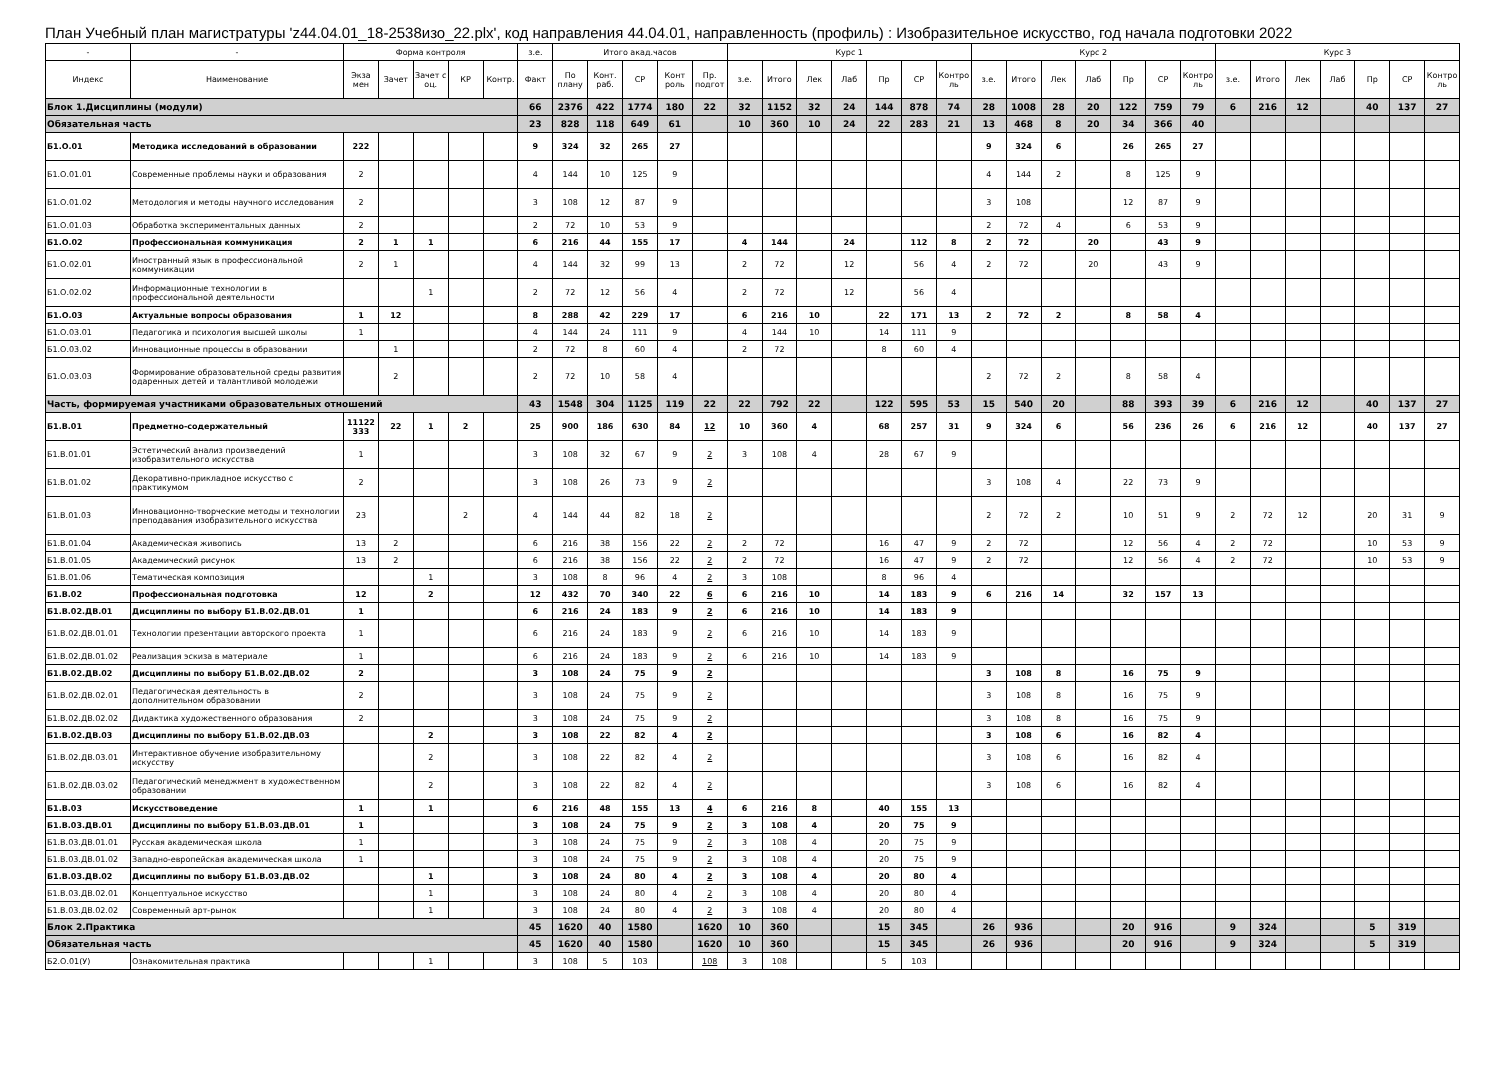План Учебный план магистратуры 'z44.04.01_18-2538изо_22.plx', код направления 44.04.01, направленность (профиль) : Изобразительное искусство, год начала подготовки 2022
| - | - | Форма контроля | | | | | з.е. | Итого акад.часов | | | | | Курс 1 | | | | | | | Курс 2 | | | | | | | Курс 3 | | | | | | |
| --- | --- | --- | --- | --- | --- | --- | --- | --- | --- | --- | --- | --- | --- | --- | --- | --- | --- | --- | --- | --- | --- | --- | --- | --- | --- | --- | --- | --- | --- | --- | --- | --- | --- |
| Индекс | Наименование | Экза мен | Зачет | Зачет с оц. | КР | Контр. | Факт | По плану | Конт. раб. | СР | Конт роль | Пр. подгот | з.е. | Итого | Лек | Лаб | Пр | СР | Контро ль | з.е. | Итого | Лек | Лаб | Пр | СР | Контро ль | з.е. | Итого | Лек | Лаб | Пр | СР | Контро ль |
| Блок 1.Дисциплины (модули) | | | | | | | 66 | 2376 | 422 | 1774 | 180 | 22 | 32 | 1152 | 32 | 24 | 144 | 878 | 74 | 28 | 1008 | 28 | 20 | 122 | 759 | 79 | 6 | 216 | 12 | | 40 | 137 | 27 |
| Обязательная часть | | | | | | | 23 | 828 | 118 | 649 | 61 | | 10 | 360 | 10 | 24 | 22 | 283 | 21 | 13 | 468 | 8 | 20 | 34 | 366 | 40 | | | | | | | |
| Б1.О.01 | Методика исследований в образовании | 222 | | | | | 9 | 324 | 32 | 265 | 27 | | | | | | | | | 9 | 324 | 6 | | 26 | 265 | 27 | | | | | | | |
| Б1.О.01.01 | Современные проблемы науки и образования | 2 | | | | | 4 | 144 | 10 | 125 | 9 | | | | | | | | | 4 | 144 | 2 | | 8 | 125 | 9 | | | | | | | |
| Б1.О.01.02 | Методология и методы научного исследования | 2 | | | | | 3 | 108 | 12 | 87 | 9 | | | | | | | | | 3 | 108 | | | 12 | 87 | 9 | | | | | | | |
| Б1.О.01.03 | Обработка экспериментальных данных | 2 | | | | | 2 | 72 | 10 | 53 | 9 | | | | | | | | | 2 | 72 | 4 | | 6 | 53 | 9 | | | | | | | |
| Б1.О.02 | Профессиональная коммуникация | 2 | 1 | 1 | | | 6 | 216 | 44 | 155 | 17 | | 4 | 144 | | 24 | | 112 | 8 | 2 | 72 | | 20 | | 43 | 9 | | | | | | | |
| Б1.О.02.01 | Иностранный язык в профессиональной коммуникации | 2 | 1 | | | | 4 | 144 | 32 | 99 | 13 | | 2 | 72 | | 12 | | 56 | 4 | 2 | 72 | | 20 | | 43 | 9 | | | | | | | |
| Б1.О.02.02 | Информационные технологии в профессиональной деятельности | | | 1 | | | 2 | 72 | 12 | 56 | 4 | | 2 | 72 | | 12 | | 56 | 4 | | | | | | | | | | | | | | |
| Б1.О.03 | Актуальные вопросы образования | 1 | 12 | | | | 8 | 288 | 42 | 229 | 17 | | 6 | 216 | 10 | | 22 | 171 | 13 | 2 | 72 | 2 | | 8 | 58 | 4 | | | | | | | |
| Б1.О.03.01 | Педагогика и психология высшей школы | 1 | | | | | 4 | 144 | 24 | 111 | 9 | | 4 | 144 | 10 | | 14 | 111 | 9 | | | | | | | | | | | | | | |
| Б1.О.03.02 | Инновационные процессы в образовании | | 1 | | | | 2 | 72 | 8 | 60 | 4 | | 2 | 72 | | | 8 | 60 | 4 | | | | | | | | | | | | | | |
| Б1.О.03.03 | Формирование образовательной среды развития одаренных детей и талантливой молодежи | | 2 | | | | 2 | 72 | 10 | 58 | 4 | | | | | | | | | 2 | 72 | 2 | | 8 | 58 | 4 | | | | | | | |
| Часть, формируемая участниками образовательных отношений | | | | | | | 43 | 1548 | 304 | 1125 | 119 | 22 | 22 | 792 | 22 | | 122 | 595 | 53 | 15 | 540 | 20 | | 88 | 393 | 39 | 6 | 216 | 12 | | 40 | 137 | 27 |
| Б1.В.01 | Предметно-содержательный | 11122 333 | 22 | 1 | 2 | | 25 | 900 | 186 | 630 | 84 | 12 | 10 | 360 | 4 | | 68 | 257 | 31 | 9 | 324 | 6 | | 56 | 236 | 26 | 6 | 216 | 12 | | 40 | 137 | 27 |
| Б1.В.01.01 | Эстетический анализ произведений изобразительного искусства | 1 | | | | | 3 | 108 | 32 | 67 | 9 | 2 | 3 | 108 | 4 | | 28 | 67 | 9 | | | | | | | | | | | | | | |
| Б1.В.01.02 | Декоративно-прикладное искусство с практикумом | 2 | | | | | 3 | 108 | 26 | 73 | 9 | 2 | | | | | | | | 3 | 108 | 4 | | 22 | 73 | 9 | | | | | | | |
| Б1.В.01.03 | Инновационно-творческие методы и технологии преподавания изобразительного искусства | 23 | | | 2 | | 4 | 144 | 44 | 82 | 18 | 2 | | | | | | | | 2 | 72 | 2 | | 10 | 51 | 9 | 2 | 72 | 12 | | 20 | 31 | 9 |
| Б1.В.01.04 | Академическая живопись | 13 | 2 | | | | 6 | 216 | 38 | 156 | 22 | 2 | 2 | 72 | | | 16 | 47 | 9 | 2 | 72 | | | 12 | 56 | 4 | 2 | 72 | | | 10 | 53 | 9 |
| Б1.В.01.05 | Академический рисунок | 13 | 2 | | | | 6 | 216 | 38 | 156 | 22 | 2 | 2 | 72 | | | 16 | 47 | 9 | 2 | 72 | | | 12 | 56 | 4 | 2 | 72 | | | 10 | 53 | 9 |
| Б1.В.01.06 | Тематическая композиция | | | 1 | | | 3 | 108 | 8 | 96 | 4 | 2 | 3 | 108 | | | 8 | 96 | 4 | | | | | | | | | | | | | | |
| Б1.В.02 | Профессиональная подготовка | 12 | | 2 | | | 12 | 432 | 70 | 340 | 22 | 6 | 6 | 216 | 10 | | 14 | 183 | 9 | 6 | 216 | 14 | | 32 | 157 | 13 | | | | | | | |
| Б1.В.02.ДВ.01 | Дисциплины по выбору Б1.В.02.ДВ.01 | 1 | | | | | 6 | 216 | 24 | 183 | 9 | 2 | 6 | 216 | 10 | | 14 | 183 | 9 | | | | | | | | | | | | | | |
| Б1.В.02.ДВ.01.01 | Технологии презентации авторского проекта | 1 | | | | | 6 | 216 | 24 | 183 | 9 | 2 | 6 | 216 | 10 | | 14 | 183 | 9 | | | | | | | | | | | | | | |
| Б1.В.02.ДВ.01.02 | Реализация эскиза в материале | 1 | | | | | 6 | 216 | 24 | 183 | 9 | 2 | 6 | 216 | 10 | | 14 | 183 | 9 | | | | | | | | | | | | | | |
| Б1.В.02.ДВ.02 | Дисциплины по выбору Б1.В.02.ДВ.02 | 2 | | | | | 3 | 108 | 24 | 75 | 9 | 2 | | | | | | | | 3 | 108 | 8 | | 16 | 75 | 9 | | | | | | | |
| Б1.В.02.ДВ.02.01 | Педагогическая деятельность в дополнительном образовании | 2 | | | | | 3 | 108 | 24 | 75 | 9 | 2 | | | | | | | | 3 | 108 | 8 | | 16 | 75 | 9 | | | | | | | |
| Б1.В.02.ДВ.02.02 | Дидактика художественного образования | 2 | | | | | 3 | 108 | 24 | 75 | 9 | 2 | | | | | | | | 3 | 108 | 8 | | 16 | 75 | 9 | | | | | | | |
| Б1.В.02.ДВ.03 | Дисциплины по выбору Б1.В.02.ДВ.03 | | | 2 | | | 3 | 108 | 22 | 82 | 4 | 2 | | | | | | | | 3 | 108 | 6 | | 16 | 82 | 4 | | | | | | | |
| Б1.В.02.ДВ.03.01 | Интерактивное обучение изобразительному искусству | | | 2 | | | 3 | 108 | 22 | 82 | 4 | 2 | | | | | | | | 3 | 108 | 6 | | 16 | 82 | 4 | | | | | | | |
| Б1.В.02.ДВ.03.02 | Педагогический менеджмент в художественном образовании | | | 2 | | | 3 | 108 | 22 | 82 | 4 | 2 | | | | | | | | 3 | 108 | 6 | | 16 | 82 | 4 | | | | | | | |
| Б1.В.03 | Искусствоведение | 1 | | 1 | | | 6 | 216 | 48 | 155 | 13 | 4 | 6 | 216 | 8 | | 40 | 155 | 13 | | | | | | | | | | | | | | |
| Б1.В.03.ДВ.01 | Дисциплины по выбору Б1.В.03.ДВ.01 | 1 | | | | | 3 | 108 | 24 | 75 | 9 | 2 | 3 | 108 | 4 | | 20 | 75 | 9 | | | | | | | | | | | | | | |
| Б1.В.03.ДВ.01.01 | Русская академическая школа | 1 | | | | | 3 | 108 | 24 | 75 | 9 | 2 | 3 | 108 | 4 | | 20 | 75 | 9 | | | | | | | | | | | | | | |
| Б1.В.03.ДВ.01.02 | Западно-европейская академическая школа | 1 | | | | | 3 | 108 | 24 | 75 | 9 | 2 | 3 | 108 | 4 | | 20 | 75 | 9 | | | | | | | | | | | | | | |
| Б1.В.03.ДВ.02 | Дисциплины по выбору Б1.В.03.ДВ.02 | | | 1 | | | 3 | 108 | 24 | 80 | 4 | 2 | 3 | 108 | 4 | | 20 | 80 | 4 | | | | | | | | | | | | | | |
| Б1.В.03.ДВ.02.01 | Концептуальное искусство | | | 1 | | | 3 | 108 | 24 | 80 | 4 | 2 | 3 | 108 | 4 | | 20 | 80 | 4 | | | | | | | | | | | | | | |
| Б1.В.03.ДВ.02.02 | Современный арт-рынок | | | 1 | | | 3 | 108 | 24 | 80 | 4 | 2 | 3 | 108 | 4 | | 20 | 80 | 4 | | | | | | | | | | | | | | |
| Блок 2.Практика | | | | | | | 45 | 1620 | 40 | 1580 | | 1620 | 10 | 360 | | | 15 | 345 | | 26 | 936 | | | 20 | 916 | | 9 | 324 | | | 5 | 319 | |
| Обязательная часть | | | | | | | 45 | 1620 | 40 | 1580 | | 1620 | 10 | 360 | | | 15 | 345 | | 26 | 936 | | | 20 | 916 | | 9 | 324 | | | 5 | 319 | |
| Б2.О.01(У) | Ознакомительная практика | | | 1 | | | 3 | 108 | 5 | 103 | | 108 | 3 | 108 | | | 5 | 103 | | | | | | | | | | | | | | | |